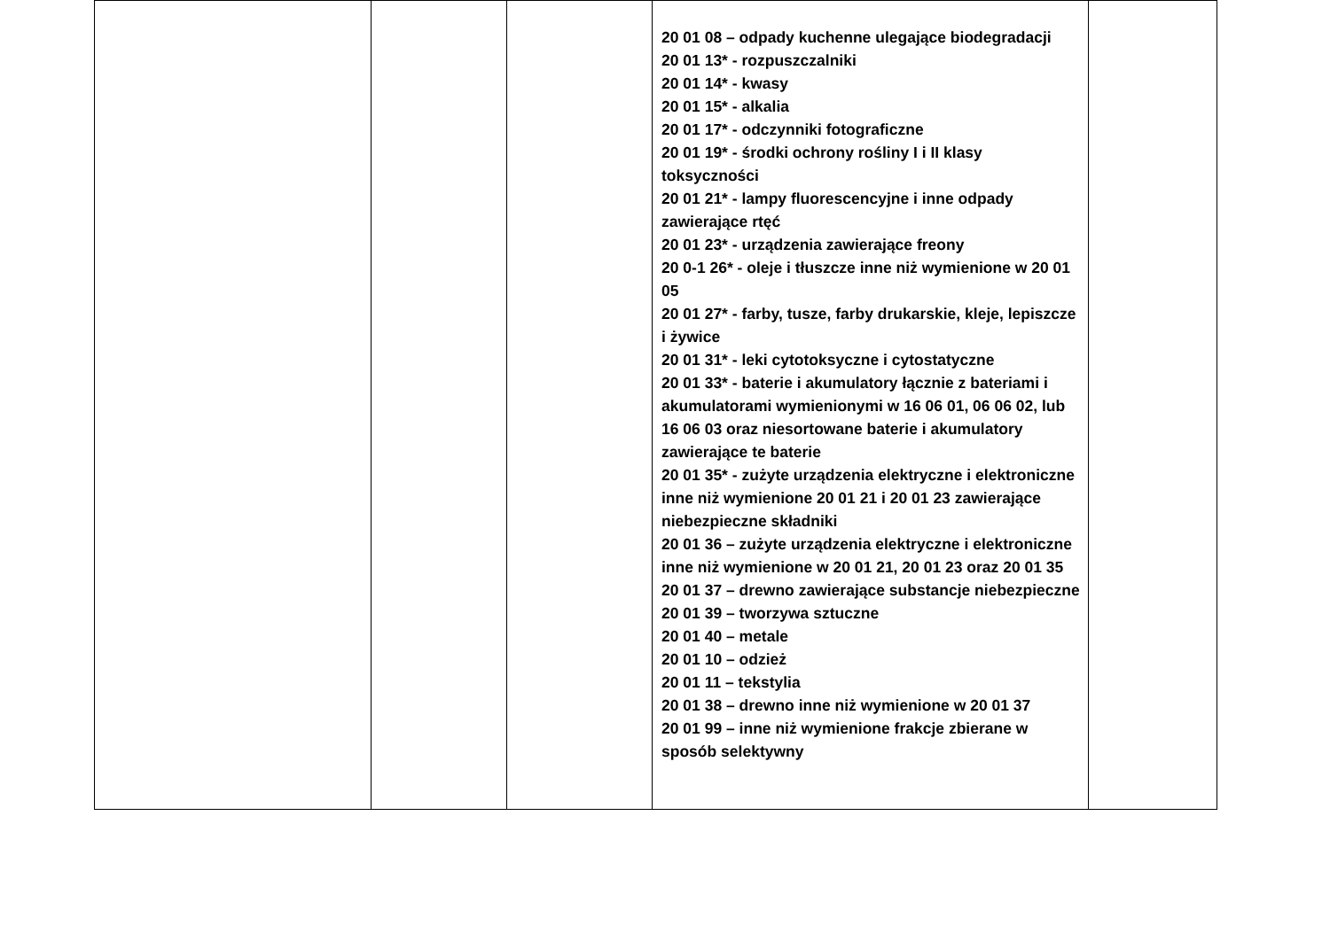| | | | 20 01 08 – odpady kuchenne ulegające biodegradacji 20 01 13* - rozpuszczalniki 20 01 14* - kwasy 20 01 15* - alkalia 20 01 17* - odczynniki fotograficzne 20 01 19* - środki ochrony rośliny I i II klasy toksyczności 20 01 21* - lampy fluorescencyjne i inne odpady zawierające rtęć 20 01 23* - urządzenia zawierające freony 20 0-1 26* - oleje i tłuszcze inne niż wymienione w 20 01 05 20 01 27* - farby, tusze, farby drukarskie, kleje, lepiszcze i żywice 20 01 31* - leki cytotoksyczne i cytostatyczne 20 01 33* - baterie i akumulatory łącznie z bateriami i akumulatorami wymienionymi w 16 06 01, 06 06 02, lub 16 06 03 oraz niesortowane baterie i akumulatory zawierające te baterie 20 01 35* - zużyte urządzenia elektryczne i elektroniczne inne niż wymienione 20 01 21 i 20 01 23 zawierające niebezpieczne składniki 20 01 36 – zużyte urządzenia elektryczne i elektroniczne inne niż wymienione w 20 01 21, 20 01 23 oraz 20 01 35 20 01 37 – drewno zawierające substancje niebezpieczne 20 01 39 – tworzywa sztuczne 20 01 40 – metale 20 01 10 – odzież 20 01 11 – tekstylia 20 01 38 – drewno inne niż wymienione w 20 01 37 20 01 99 – inne niż wymienione frakcje zbierane w sposób selektywny | |